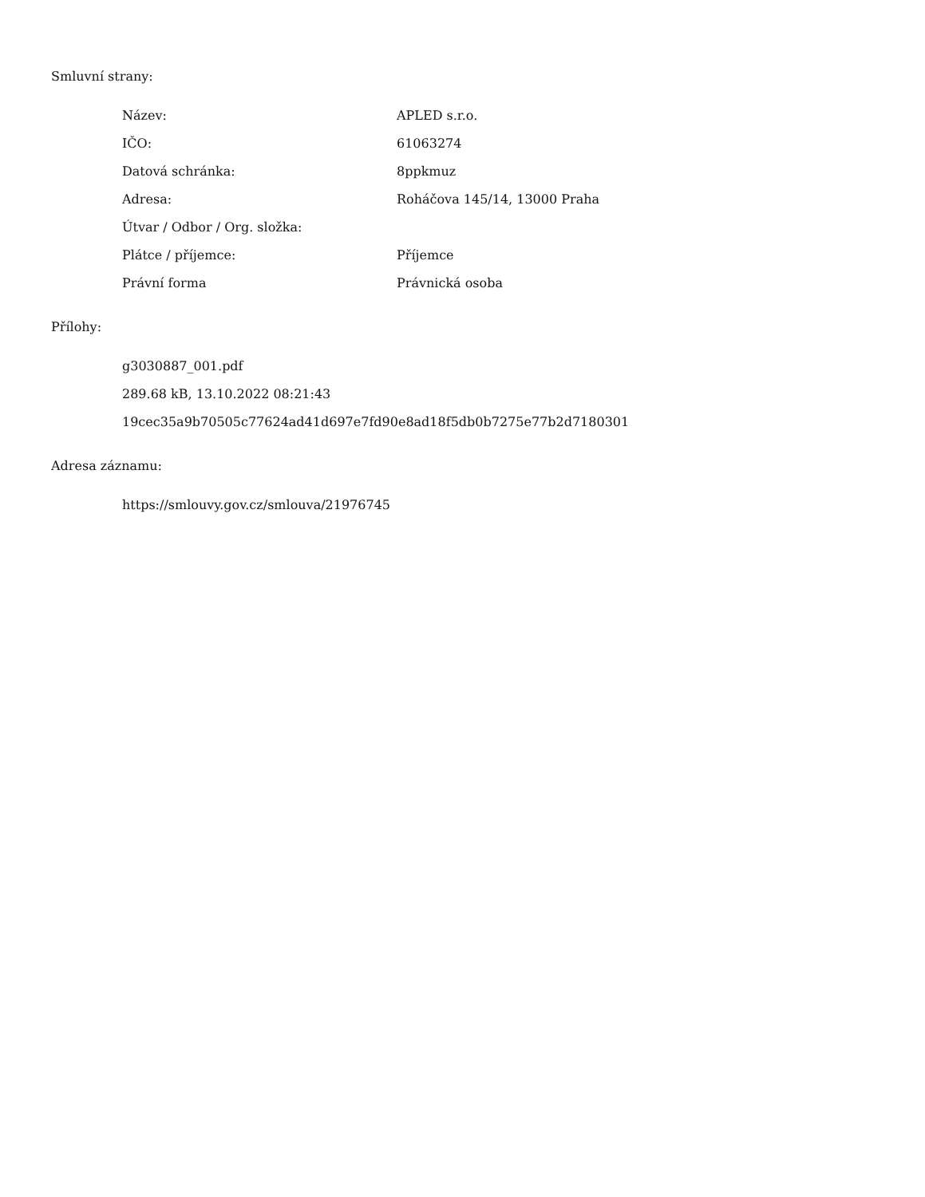Smluvní strany:
| Název: | APLED s.r.o. |
| IČO: | 61063274 |
| Datová schránka: | 8ppkmuz |
| Adresa: | Roháčova 145/14, 13000 Praha |
| Útvar / Odbor / Org. složka: | |
| Plátce / příjemce: | Příjemce |
| Právní forma | Právnická osoba |
Přílohy:
| g3030887_001.pdf |
| 289.68 kB, 13.10.2022 08:21:43 |
| 19cec35a9b70505c77624ad41d697e7fd90e8ad18f5db0b7275e77b2d7180301 |
Adresa záznamu:
| https://smlouvy.gov.cz/smlouva/21976745 |